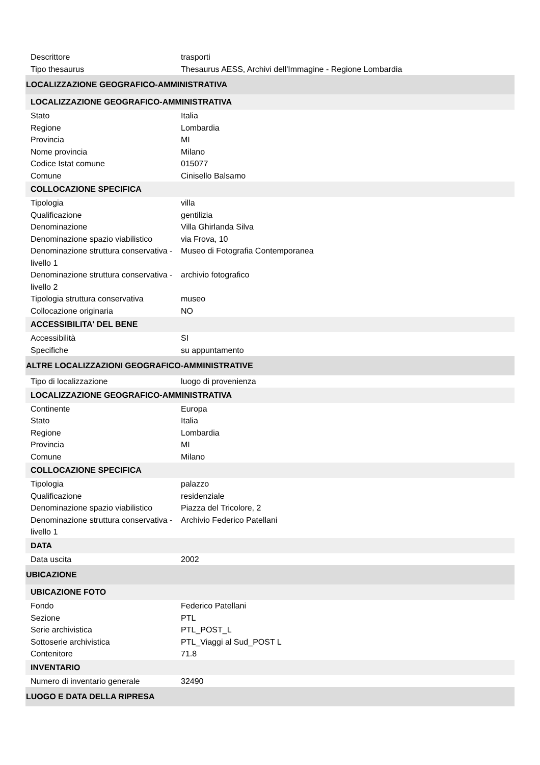| Descrittore | trasporti |
| Tipo thesaurus | Thesaurus AESS, Archivi dell'Immagine - Regione Lombardia |
| LOCALIZZAZIONE GEOGRAFICO-AMMINISTRATIVA | |
| LOCALIZZAZIONE GEOGRAFICO-AMMINISTRATIVA | |
| Stato | Italia |
| Regione | Lombardia |
| Provincia | MI |
| Nome provincia | Milano |
| Codice Istat comune | 015077 |
| Comune | Cinisello Balsamo |
| COLLOCAZIONE SPECIFICA | |
| Tipologia | villa |
| Qualificazione | gentilizia |
| Denominazione | Villa Ghirlanda Silva |
| Denominazione spazio viabilistico | via Frova, 10 |
| Denominazione struttura conservativa - livello 1 | Museo di Fotografia Contemporanea |
| Denominazione struttura conservativa - livello 2 | archivio fotografico |
| Tipologia struttura conservativa | museo |
| Collocazione originaria | NO |
| ACCESSIBILITA' DEL BENE | |
| Accessibilità | SI |
| Specifiche | su appuntamento |
| ALTRE LOCALIZZAZIONI GEOGRAFICO-AMMINISTRATIVE | |
| Tipo di localizzazione | luogo di provenienza |
| LOCALIZZAZIONE GEOGRAFICO-AMMINISTRATIVA | |
| Continente | Europa |
| Stato | Italia |
| Regione | Lombardia |
| Provincia | MI |
| Comune | Milano |
| COLLOCAZIONE SPECIFICA | |
| Tipologia | palazzo |
| Qualificazione | residenziale |
| Denominazione spazio viabilistico | Piazza del Tricolore, 2 |
| Denominazione struttura conservativa - livello 1 | Archivio Federico Patellani |
| DATA | |
| Data uscita | 2002 |
| UBICAZIONE | |
| UBICAZIONE FOTO | |
| Fondo | Federico Patellani |
| Sezione | PTL |
| Serie archivistica | PTL_POST_L |
| Sottoserie archivistica | PTL_Viaggi al Sud_POST L |
| Contenitore | 71.8 |
| INVENTARIO | |
| Numero di inventario generale | 32490 |
| LUOGO E DATA DELLA RIPRESA | |